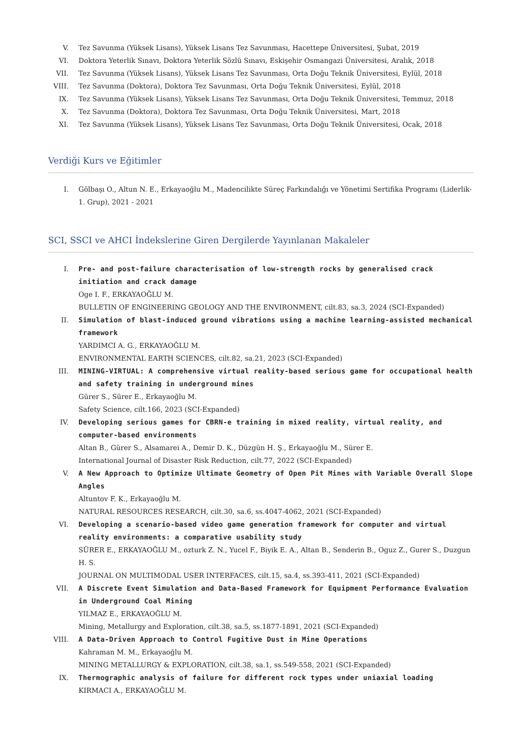V. Tez Savunma (Yüksek Lisans), Yüksek Lisans Tez Savunması, Hacettepe Üniversitesi, Şubat, 2019
VI. Doktora Yeterlik Sınavı, Doktora Yeterlik Sözlü Sınavı, Eskişehir Osmangazi Üniversitesi, Aralık, 2018
VII. Tez Savunma (Yüksek Lisans), Yüksek Lisans Tez Savunması, Orta Doğu Teknik Üniversitesi, Eylül, 2018
VIII. Tez Savunma (Doktora), Doktora Tez Savunması, Orta Doğu Teknik Üniversitesi, Eylül, 2018
IX. Tez Savunma (Yüksek Lisans), Yüksek Lisans Tez Savunması, Orta Doğu Teknik Üniversitesi, Temmuz, 2018
X. Tez Savunma (Doktora), Doktora Tez Savunması, Orta Doğu Teknik Üniversitesi, Mart, 2018
XI. Tez Savunma (Yüksek Lisans), Yüksek Lisans Tez Savunması, Orta Doğu Teknik Üniversitesi, Ocak, 2018
Verdiği Kurs ve Eğitimler
I. Gölbaşı O., Altun N. E., Erkayaoğlu M., Madencilikte Süreç Farkındalığı ve Yönetimi Sertifika Programı (Liderlik-1. Grup), 2021 - 2021
SCI, SSCI ve AHCI İndekslerine Giren Dergilerde Yayınlanan Makaleler
I. Pre- and post-failure characterisation of low-strength rocks by generalised crack initiation and crack damage
Oge I. F., ERKAYAOĞLU M.
BULLETIN OF ENGINEERING GEOLOGY AND THE ENVIRONMENT, cilt.83, sa.3, 2024 (SCI-Expanded)
II. Simulation of blast-induced ground vibrations using a machine learning-assisted mechanical framework
YARDIMCI A. G., ERKAYAOĞLU M.
ENVIRONMENTAL EARTH SCIENCES, cilt.82, sa.21, 2023 (SCI-Expanded)
III. MINING-VIRTUAL: A comprehensive virtual reality-based serious game for occupational health and safety training in underground mines
Gürer S., Sürer E., Erkayaoğlu M.
Safety Science, cilt.166, 2023 (SCI-Expanded)
IV. Developing serious games for CBRN-e training in mixed reality, virtual reality, and computer-based environments
Altan B., Gürer S., Alsamarei A., Demir D. K., Düzgün H. Ş., Erkayaoğlu M., Sürer E.
International Journal of Disaster Risk Reduction, cilt.77, 2022 (SCI-Expanded)
V. A New Approach to Optimize Ultimate Geometry of Open Pit Mines with Variable Overall Slope Angles
Altuntov F. K., Erkayaoğlu M.
NATURAL RESOURCES RESEARCH, cilt.30, sa.6, ss.4047-4062, 2021 (SCI-Expanded)
VI. Developing a scenario-based video game generation framework for computer and virtual reality environments: a comparative usability study
SÜRER E., ERKAYAOĞLU M., ozturk Z. N., Yucel F., Biyik E. A., Altan B., Senderin B., Oguz Z., Gurer S., Duzgun H. S.
JOURNAL ON MULTIMODAL USER INTERFACES, cilt.15, sa.4, ss.393-411, 2021 (SCI-Expanded)
VII. A Discrete Event Simulation and Data-Based Framework for Equipment Performance Evaluation in Underground Coal Mining
YILMAZ E., ERKAYAOĞLU M.
Mining, Metallurgy and Exploration, cilt.38, sa.5, ss.1877-1891, 2021 (SCI-Expanded)
VIII. A Data-Driven Approach to Control Fugitive Dust in Mine Operations
Kahraman M. M., Erkayaoğlu M.
MINING METALLURGY & EXPLORATION, cilt.38, sa.1, ss.549-558, 2021 (SCI-Expanded)
IX. Thermographic analysis of failure for different rock types under uniaxial loading
KIRMACI A., ERKAYAOĞLU M.